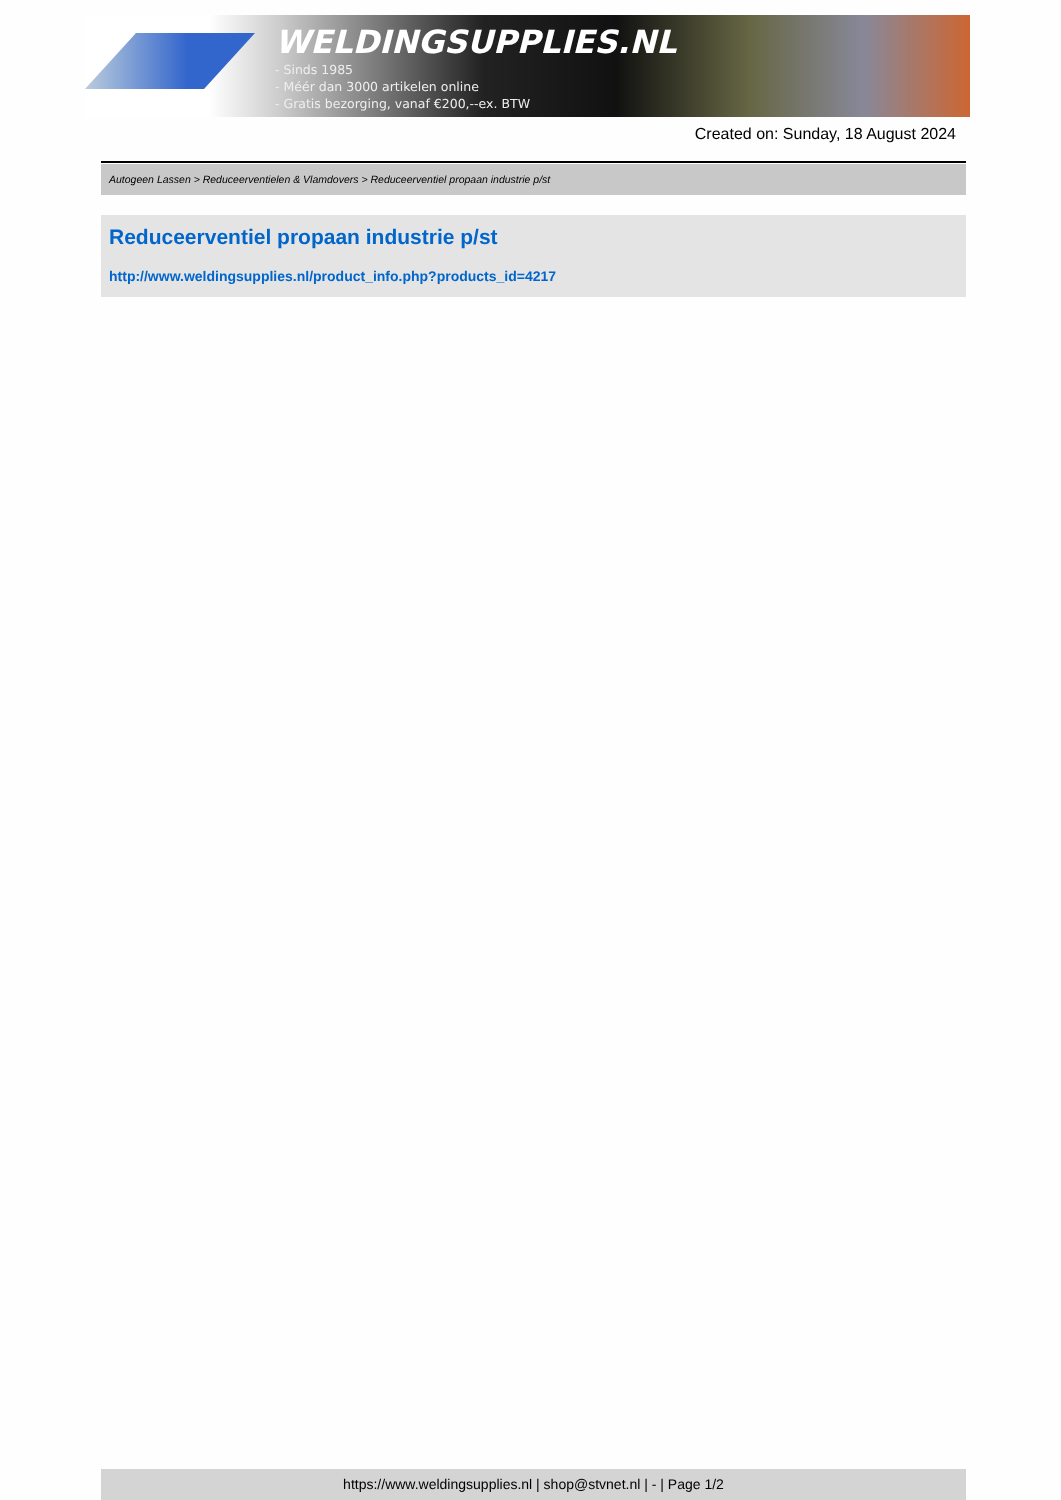WELDINGSUPPLIES.NL
- Sinds 1985
- Méér dan 3000 artikelen online
- Gratis bezorging, vanaf €200,--ex. BTW
Created on: Sunday, 18 August 2024
Autogeen Lassen > Reduceerventielen & Vlamdovers > Reduceerventiel propaan industrie p/st
Reduceerventiel propaan industrie p/st
http://www.weldingsupplies.nl/product_info.php?products_id=4217
https://www.weldingsupplies.nl | shop@stvnet.nl | - | Page 1/2